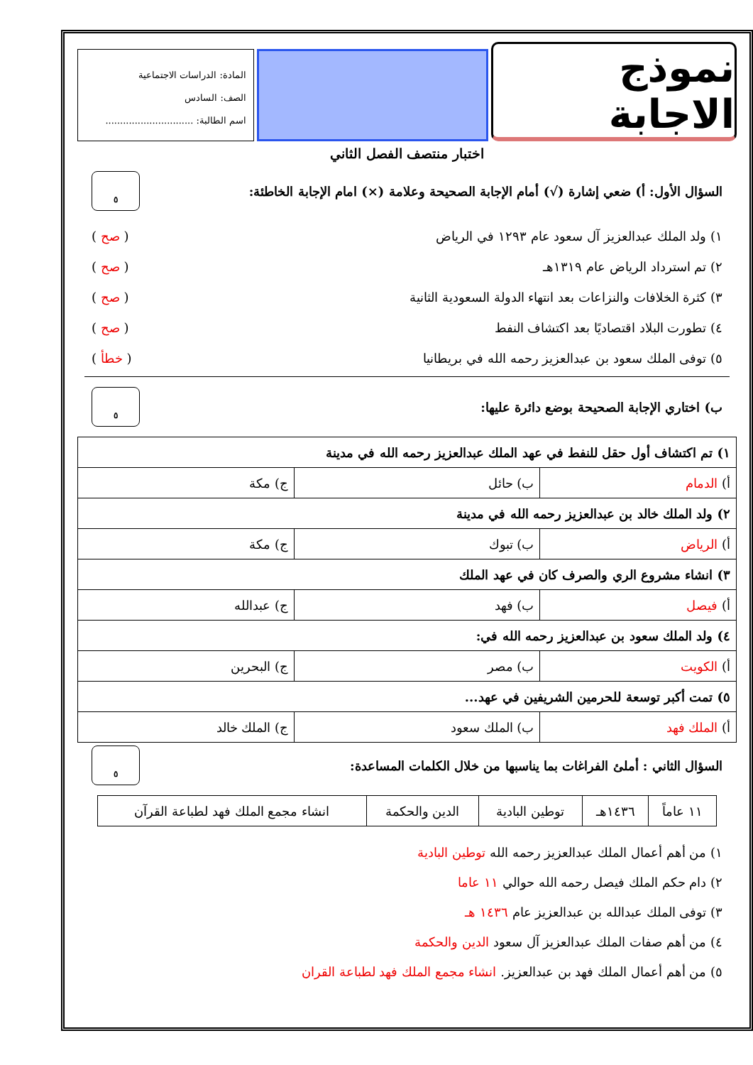نموذج الاجابة
المادة: الدراسات الاجتماعية
الصف: السادس
اسم الطالبة: ..............................
اختبار منتصف الفصل الثاني
السؤال الأول: أ) ضعي إشارة (√) أمام الإجابة الصحيحة وعلامة (×) امام الإجابة الخاطئة: ٥
١) ولد الملك عبدالعزيز آل سعود عام ١٢٩٣ في الرياض ( صح )
٢) تم استرداد الرياض عام ١٣١٩هـ ( صح )
٣) كثرة الخلافات والنزاعات بعد انتهاء الدولة السعودية الثانية ( صح )
٤) تطورت البلاد اقتصاديًا بعد اكتشاف النفط ( صح )
٥) توفى الملك سعود بن عبدالعزيز رحمه الله في بريطانيا ( خطأ )
ب) اختاري الإجابة الصحيحة بوضع دائرة عليها: ٥
| ١) تم اكتشاف أول حقل للنفط في عهد الملك عبدالعزيز رحمه الله في مدينة | | |
| أ) الدمام | ب) حائل | ج) مكة |
| ٢) ولد الملك خالد بن عبدالعزيز رحمه الله في مدينة | | |
| أ) الرياض | ب) تبوك | ج) مكة |
| ٣) انشاء مشروع الري والصرف كان في عهد الملك | | |
| أ) فيصل | ب) فهد | ج) عبدالله |
| ٤) ولد الملك سعود بن عبدالعزيز رحمه الله في: | | |
| أ) الكويت | ب) مصر | ج) البحرين |
| ٥) تمت أكبر توسعة للحرمين الشريفين في عهد... | | |
| أ) الملك فهد | ب) الملك سعود | ج) الملك خالد |
السؤال الثاني : أملئ الفراغات بما يناسبها من خلال الكلمات المساعدة: ٥
| ١١ عاماً | ١٤٣٦هـ | توطين البادية | الدين والحكمة | انشاء مجمع الملك فهد لطباعة القرآن |
١) من أهم أعمال الملك عبدالعزيز رحمه الله توطين البادية
٢) دام حكم الملك فيصل رحمه الله حوالي ١١ عاما
٣) توفى الملك عبدالله بن عبدالعزيز عام ١٤٣٦ هـ
٤) من أهم صفات الملك عبدالعزيز آل سعود الدين والحكمة
٥) من أهم أعمال الملك فهد بن عبدالعزيز. انشاء مجمع الملك فهد لطباعة القران